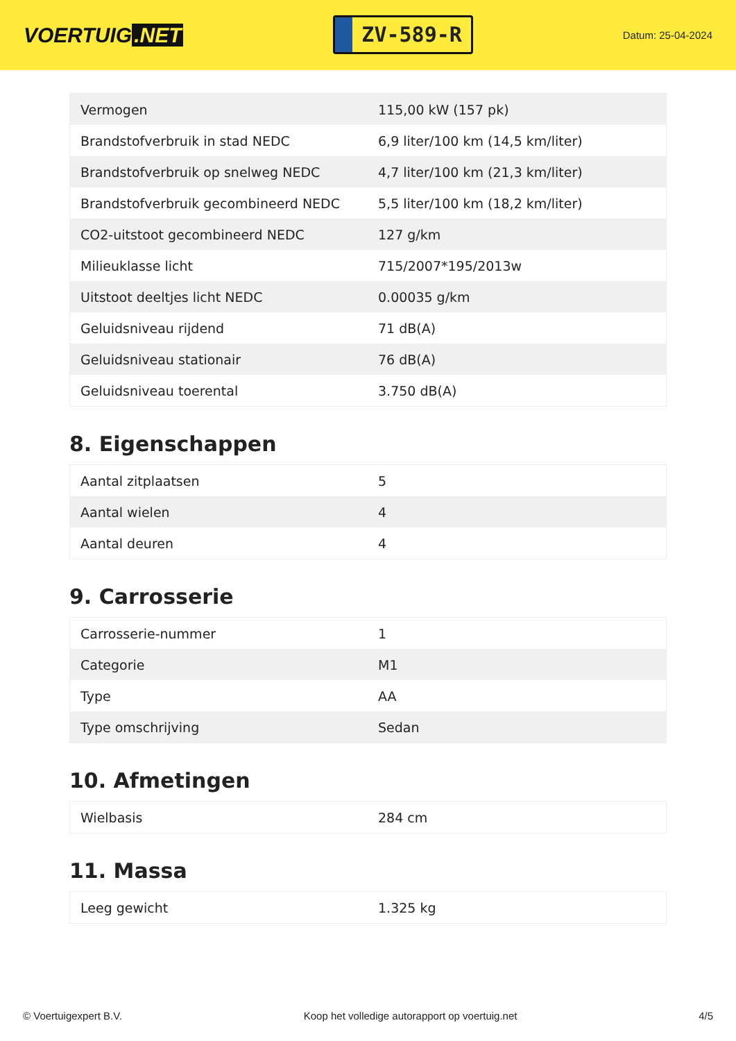VOERTUIG.NET
ZV-589-R
Datum: 25-04-2024
| Vermogen | 115,00 kW (157 pk) |
| Brandstofverbruik in stad NEDC | 6,9 liter/100 km (14,5 km/liter) |
| Brandstofverbruik op snelweg NEDC | 4,7 liter/100 km (21,3 km/liter) |
| Brandstofverbruik gecombineerd NEDC | 5,5 liter/100 km (18,2 km/liter) |
| CO2-uitstoot gecombineerd NEDC | 127 g/km |
| Milieuklasse licht | 715/2007*195/2013w |
| Uitstoot deeltjes licht NEDC | 0.00035 g/km |
| Geluidsniveau rijdend | 71 dB(A) |
| Geluidsniveau stationair | 76 dB(A) |
| Geluidsniveau toerental | 3.750 dB(A) |
8. Eigenschappen
| Aantal zitplaatsen | 5 |
| Aantal wielen | 4 |
| Aantal deuren | 4 |
9. Carrosserie
| Carrosserie-nummer | 1 |
| Categorie | M1 |
| Type | AA |
| Type omschrijving | Sedan |
10. Afmetingen
| Wielbasis | 284 cm |
11. Massa
| Leeg gewicht | 1.325 kg |
© Voertuigexpert B.V. Koop het volledige autorapport op voertuig.net 4/5